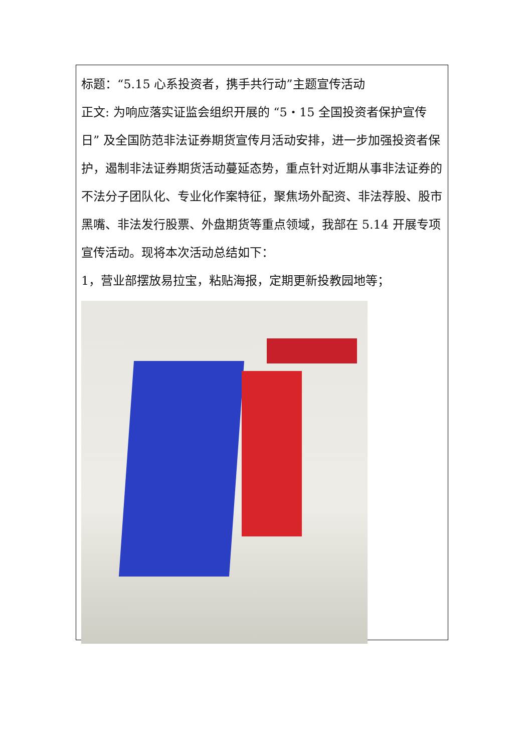标题：“5.15 心系投资者，携手共行动”主题宣传活动
正文: 为响应落实证监会组织开展的 “5・15 全国投资者保护宣传日” 及全国防范非法证券期货宣传月活动安排，进一步加强投资者保护，遏制非法证券期货活动蔓延态势，重点针对近期从事非法证券的不法分子团队化、专业化作案特征，聚焦场外配资、非法荐股、股市黑嘴、非法发行股票、外盘期货等重点领域，我部在 5.14 开展专项宣传活动。现将本次活动总结如下：
1，营业部摆放易拉宝，粘贴海报，定期更新投教园地等；